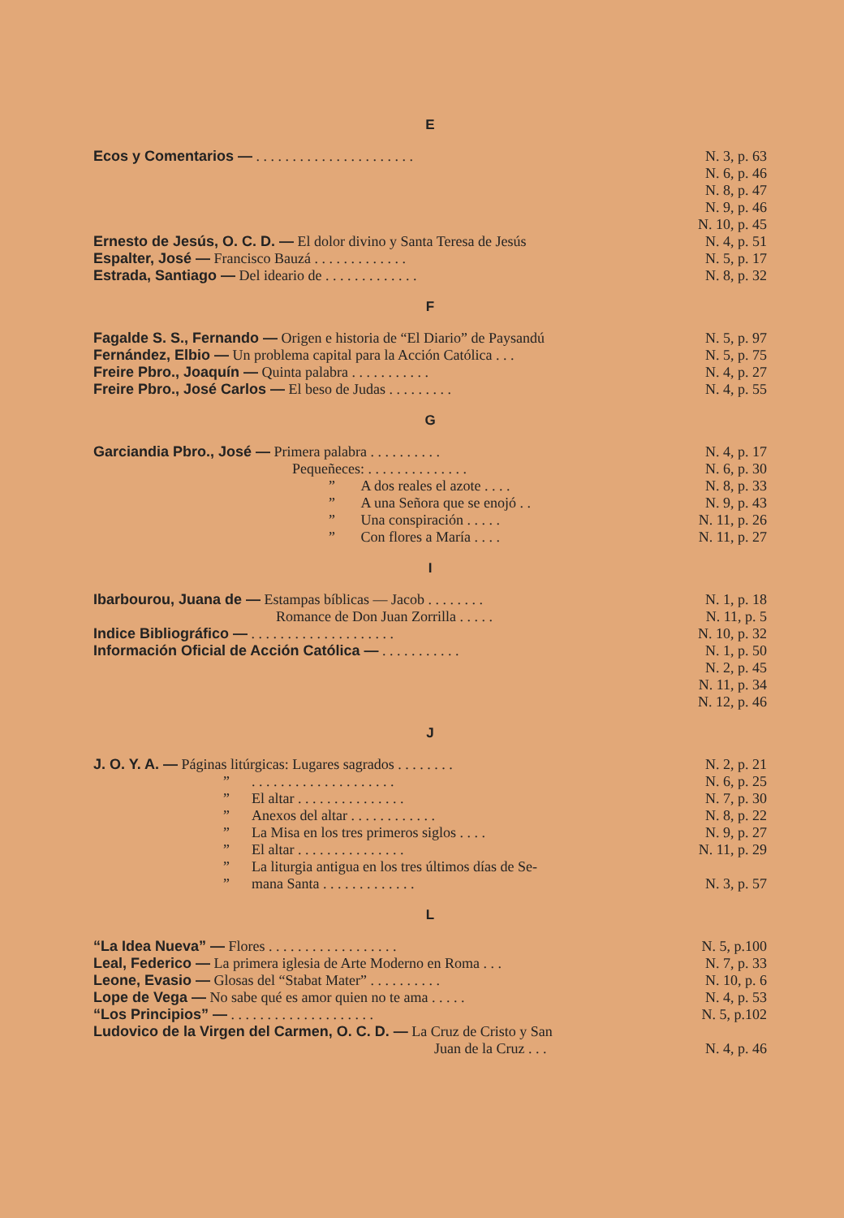E
| Ecos y Comentarios — . . . . . . . . . . . . . . . . . . . . . . | N. 3, p. 63 |
| | N. 6, p. 46 |
| | N. 8, p. 47 |
| | N. 9, p. 46 |
| | N. 10, p. 45 |
| Ernesto de Jesús, O. C. D. — El dolor divino y Santa Teresa de Jesús | N. 4, p. 51 |
| Espalter, José — Francisco Bauzá . . . . . . . . . . . . . | N. 5, p. 17 |
| Estrada, Santiago — Del ideario de . . . . . . . . . . . . . | N. 8, p. 32 |
F
| Fagalde S. S., Fernando — Origen e historia de “El Diario” de Paysandú | N. 5, p. 97 |
| Fernández, Elbio — Un problema capital para la Acción Católica . . . | N. 5, p. 75 |
| Freire Pbro., Joaquín — Quinta palabra . . . . . . . . . . . | N. 4, p. 27 |
| Freire Pbro., José Carlos — El beso de Judas . . . . . . . . . | N. 4, p. 55 |
G
| Garciandia Pbro., José — Primera palabra . . . . . . . . . . | N. 4, p. 17 |
| Pequeñeces: . . . . . . . . . . . . . . | N. 6, p. 30 |
| ” A dos reales el azote . . . . | N. 8, p. 33 |
| ” A una Señora que se enojó . . | N. 9, p. 43 |
| ” Una conspiración . . . . . | N. 11, p. 26 |
| ” Con flores a María . . . . | N. 11, p. 27 |
I
| Ibarbourou, Juana de — Estampas bíblicas — Jacob . . . . . . . . | N. 1, p. 18 |
| Romance de Don Juan Zorrilla . . . . . | N. 11, p. 5 |
| Indice Bibliográfico — . . . . . . . . . . . . . . . . . . . . | N. 10, p. 32 |
| Información Oficial de Acción Católica — . . . . . . . . . . . | N. 1, p. 50 |
| | N. 2, p. 45 |
| | N. 11, p. 34 |
| | N. 12, p. 46 |
J
| J. O. Y. A. — Páginas litúrgicas: Lugares sagrados . . . . . . . . | N. 2, p. 21 |
| ” . . . . . . . . . . . . . . . . . . . . | N. 6, p. 25 |
| ” El altar . . . . . . . . . . . . . . . | N. 7, p. 30 |
| ” Anexos del altar . . . . . . . . . . . . | N. 8, p. 22 |
| ” La Misa en los tres primeros siglos . . . . | N. 9, p. 27 |
| ” El altar . . . . . . . . . . . . . . . | N. 11, p. 29 |
| ” La liturgia antigua en los tres últimos días de Se- | |
| ” mana Santa . . . . . . . . . . . . . | N. 3, p. 57 |
L
| “La Idea Nueva” — Flores . . . . . . . . . . . . . . . . . . | N. 5, p.100 |
| Leal, Federico — La primera iglesia de Arte Moderno en Roma . . . | N. 7, p. 33 |
| Leone, Evasio — Glosas del “Stabat Mater” . . . . . . . . . . | N. 10, p. 6 |
| Lope de Vega — No sabe qué es amor quien no te ama . . . . . | N. 4, p. 53 |
| “Los Principios” — . . . . . . . . . . . . . . . . . . . . | N. 5, p.102 |
| Ludovico de la Virgen del Carmen, O. C. D. — La Cruz de Cristo y San | |
| Juan de la Cruz . . . | N. 4, p. 46 |